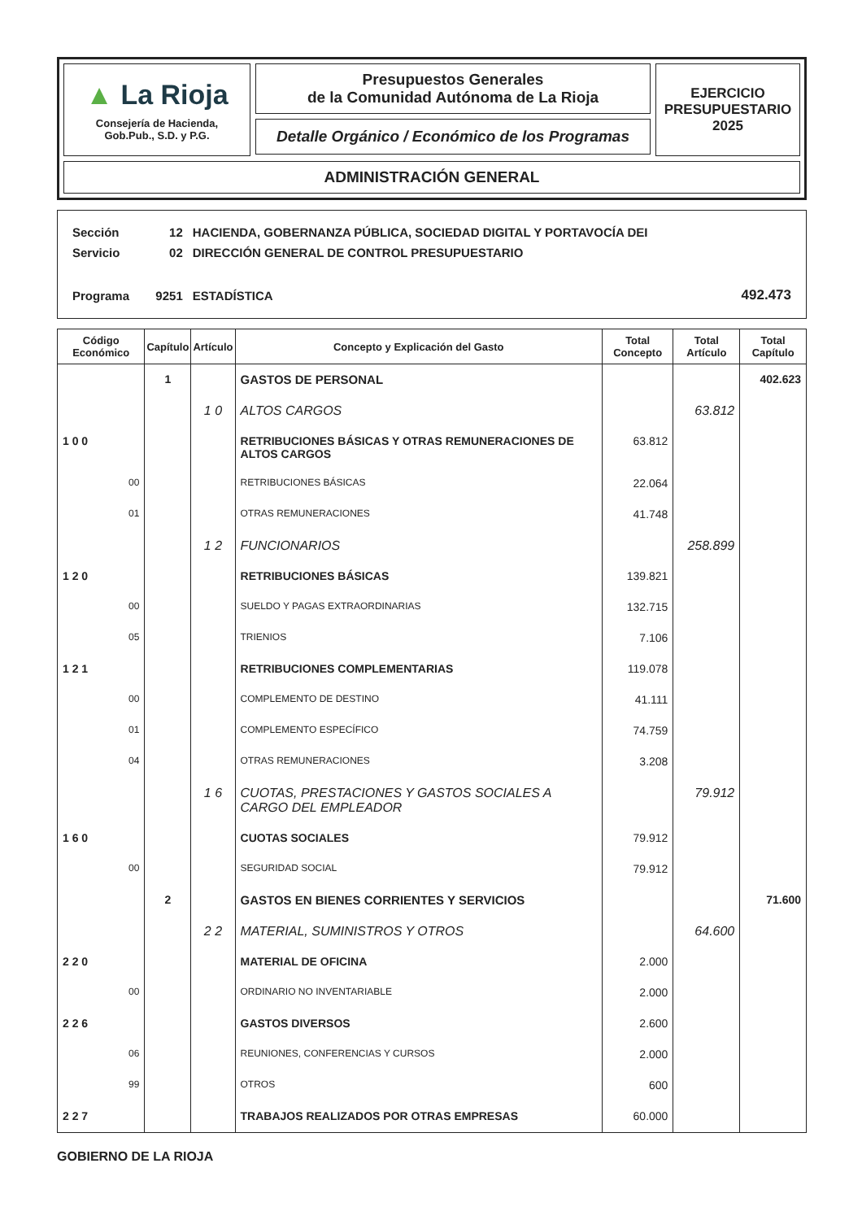▲ La Rioja
Consejería de Hacienda,
Gob.Pub., S.D. y P.G.
Presupuestos Generales
de la Comunidad Autónoma de La Rioja
Detalle Orgánico / Económico de los Programas
EJERCICIO
PRESUPUESTARIO
2025
ADMINISTRACIÓN GENERAL
| Sección | 12 | HACIENDA, GOBERNANZA PÚBLICA, SOCIEDAD DIGITAL Y PORTAVOCÍA DEI | |
| Servicio | 02 | DIRECCIÓN GENERAL DE CONTROL PRESUPUESTARIO | |
| Programa | 9251 | ESTADÍSTICA | 492.473 |
| Código Económico | Capítulo | Artículo | Concepto y Explicación del Gasto | Total Concepto | Total Artículo | Total Capítulo |
| --- | --- | --- | --- | --- | --- | --- |
| | 1 | | GASTOS DE PERSONAL | | | 402.623 |
| | | 1 0 | ALTOS CARGOS | | 63.812 | |
| 1 0 0 | | | RETRIBUCIONES BÁSICAS Y OTRAS REMUNERACIONES DE ALTOS CARGOS | 63.812 | | |
| 00 | | | RETRIBUCIONES BÁSICAS | 22.064 | | |
| 01 | | | OTRAS REMUNERACIONES | 41.748 | | |
| | | 1 2 | FUNCIONARIOS | | 258.899 | |
| 1 2 0 | | | RETRIBUCIONES BÁSICAS | 139.821 | | |
| 00 | | | SUELDO Y PAGAS EXTRAORDINARIAS | 132.715 | | |
| 05 | | | TRIENIOS | 7.106 | | |
| 1 2 1 | | | RETRIBUCIONES COMPLEMENTARIAS | 119.078 | | |
| 00 | | | COMPLEMENTO DE DESTINO | 41.111 | | |
| 01 | | | COMPLEMENTO ESPECÍFICO | 74.759 | | |
| 04 | | | OTRAS REMUNERACIONES | 3.208 | | |
| | | 1 6 | CUOTAS, PRESTACIONES Y GASTOS SOCIALES A CARGO DEL EMPLEADOR | | 79.912 | |
| 1 6 0 | | | CUOTAS SOCIALES | 79.912 | | |
| 00 | | | SEGURIDAD SOCIAL | 79.912 | | |
| | 2 | | GASTOS EN BIENES CORRIENTES Y SERVICIOS | | | 71.600 |
| | | 2 2 | MATERIAL, SUMINISTROS Y OTROS | | 64.600 | |
| 2 2 0 | | | MATERIAL DE OFICINA | 2.000 | | |
| 00 | | | ORDINARIO NO INVENTARIABLE | 2.000 | | |
| 2 2 6 | | | GASTOS DIVERSOS | 2.600 | | |
| 06 | | | REUNIONES, CONFERENCIAS Y CURSOS | 2.000 | | |
| 99 | | | OTROS | 600 | | |
| 2 2 7 | | | TRABAJOS REALIZADOS POR OTRAS EMPRESAS | 60.000 | | |
GOBIERNO DE LA RIOJA